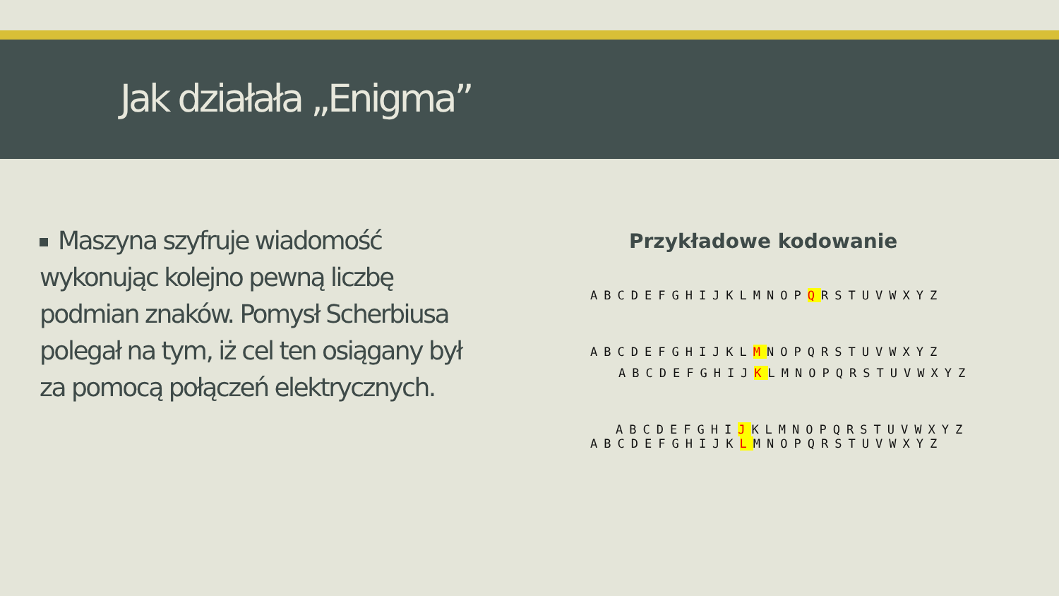Jak działała „Enigma”
Maszyna szyfruje wiadomość wykonując kolejno pewną liczbę podmian znaków. Pomysł Scherbiusa polegał na tym, iż cel ten osiągany był za pomocą połączeń elektrycznych.
Przykładowe kodowanie
ABCDEFGHIJKLMNOPQRSTUVWXYZ
ABCDEFGHIJKLMNOPQRSTUVWXYZ
ABCDEFGHIJKLMNOPQRSTUVWXYZ
ABCDEFGHIJKLMNOPQRSTUVWXYZ
ABCDEFGHIJKLMNOPQRSTUVWXYZ